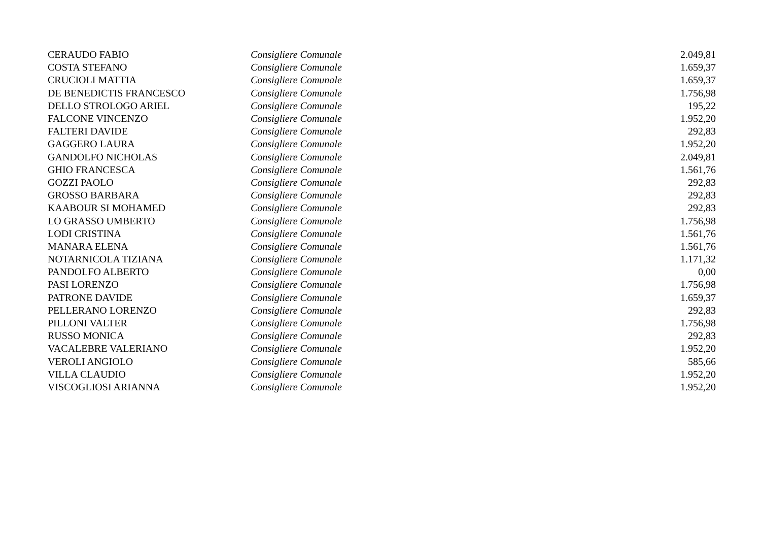| CERAUDO FABIO | Consigliere Comunale | 2.049,81 |
| COSTA STEFANO | Consigliere Comunale | 1.659,37 |
| CRUCIOLI MATTIA | Consigliere Comunale | 1.659,37 |
| DE BENEDICTIS FRANCESCO | Consigliere Comunale | 1.756,98 |
| DELLO STROLOGO ARIEL | Consigliere Comunale | 195,22 |
| FALCONE VINCENZO | Consigliere Comunale | 1.952,20 |
| FALTERI DAVIDE | Consigliere Comunale | 292,83 |
| GAGGERO LAURA | Consigliere Comunale | 1.952,20 |
| GANDOLFO NICHOLAS | Consigliere Comunale | 2.049,81 |
| GHIO FRANCESCA | Consigliere Comunale | 1.561,76 |
| GOZZI PAOLO | Consigliere Comunale | 292,83 |
| GROSSO BARBARA | Consigliere Comunale | 292,83 |
| KAABOUR SI MOHAMED | Consigliere Comunale | 292,83 |
| LO GRASSO UMBERTO | Consigliere Comunale | 1.756,98 |
| LODI CRISTINA | Consigliere Comunale | 1.561,76 |
| MANARA ELENA | Consigliere Comunale | 1.561,76 |
| NOTARNICOLA TIZIANA | Consigliere Comunale | 1.171,32 |
| PANDOLFO ALBERTO | Consigliere Comunale | 0,00 |
| PASI LORENZO | Consigliere Comunale | 1.756,98 |
| PATRONE DAVIDE | Consigliere Comunale | 1.659,37 |
| PELLERANO LORENZO | Consigliere Comunale | 292,83 |
| PILLONI VALTER | Consigliere Comunale | 1.756,98 |
| RUSSO MONICA | Consigliere Comunale | 292,83 |
| VACALEBRE VALERIANO | Consigliere Comunale | 1.952,20 |
| VEROLI ANGIOLO | Consigliere Comunale | 585,66 |
| VILLA CLAUDIO | Consigliere Comunale | 1.952,20 |
| VISCOGLIOSI ARIANNA | Consigliere Comunale | 1.952,20 |